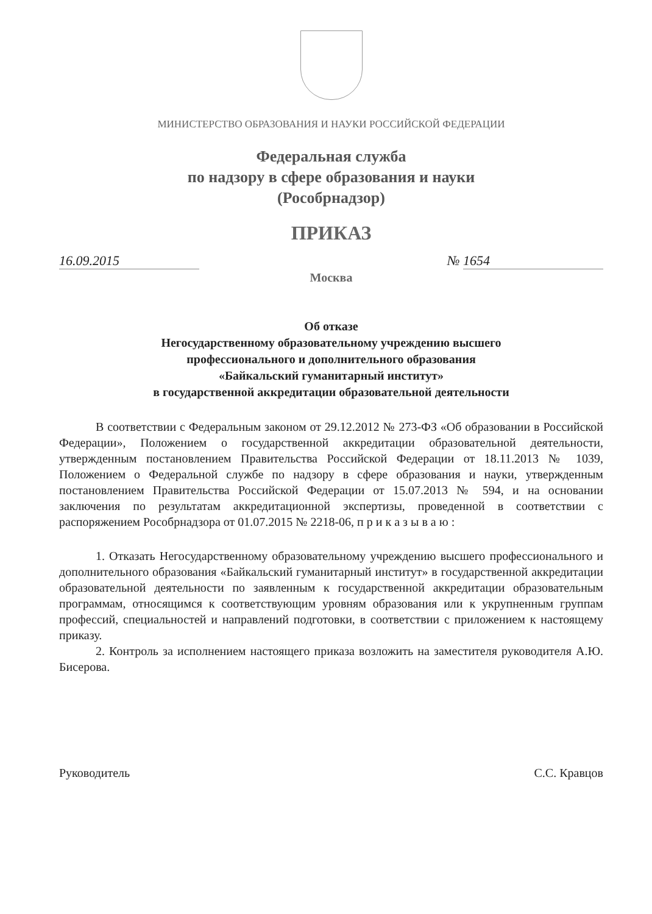МИНИСТЕРСТВО ОБРАЗОВАНИЯ И НАУКИ РОССИЙСКОЙ ФЕДЕРАЦИИ
Федеральная служба
по надзору в сфере образования и науки
(Рособрнадзор)
ПРИКАЗ
16.09.2015 № 1654
Москва
Об отказе
Негосударственному образовательному учреждению высшего
профессионального и дополнительного образования
«Байкальский гуманитарный институт»
в государственной аккредитации образовательной деятельности
В соответствии с Федеральным законом от 29.12.2012 № 273-ФЗ «Об образовании в Российской Федерации», Положением о государственной аккредитации образовательной деятельности, утвержденным постановлением Правительства Российской Федерации от 18.11.2013 № 1039, Положением о Федеральной службе по надзору в сфере образования и науки, утвержденным постановлением Правительства Российской Федерации от 15.07.2013 № 594, и на основании заключения по результатам аккредитационной экспертизы, проведенной в соответствии с распоряжением Рособрнадзора от 01.07.2015 № 2218-06, п р и к а з ы в а ю :
1. Отказать Негосударственному образовательному учреждению высшего профессионального и дополнительного образования «Байкальский гуманитарный институт» в государственной аккредитации образовательной деятельности по заявленным к государственной аккредитации образовательным программам, относящимся к соответствующим уровням образования или к укрупненным группам профессий, специальностей и направлений подготовки, в соответствии с приложением к настоящему приказу.
2. Контроль за исполнением настоящего приказа возложить на заместителя руководителя А.Ю. Бисерова.
Руководитель С.С. Кравцов